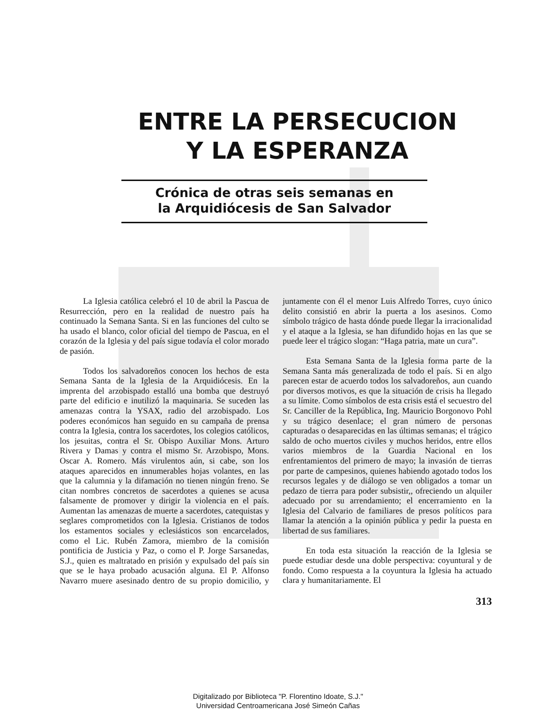ENTRE LA PERSECUCION
Y LA ESPERANZA
Crónica de otras seis semanas en
la Arquidiócesis de San Salvador
La Iglesia católica celebró el 10 de abril la Pascua de Resurrección, pero en la realidad de nuestro país ha continuado la Semana Santa. Si en las funciones del culto se ha usado el blanco, color oficial del tiempo de Pascua, en el corazón de la Iglesia y del país sigue todavía el color morado de pasión.
Todos los salvadoreños conocen los hechos de esta Semana Santa de la Iglesia de la Arquidiócesis. En la imprenta del arzobispado estalló una bomba que destruyó parte del edificio e inutilizó la maquinaria. Se suceden las amenazas contra la YSAX, radio del arzobispado. Los poderes económicos han seguido en su campaña de prensa contra la Iglesia, contra los sacerdotes, los colegios católicos, los jesuitas, contra el Sr. Obispo Auxiliar Mons. Arturo Rivera y Damas y contra el mismo Sr. Arzobispo, Mons. Oscar A. Romero. Más virulentos aún, si cabe, son los ataques aparecidos en innumerables hojas volantes, en las que la calumnia y la difamación no tienen ningún freno. Se citan nombres concretos de sacerdotes a quienes se acusa falsamente de promover y dirigir la violencia en el país. Aumentan las amenazas de muerte a sacerdotes, catequistas y seglares comprometidos con la Iglesia. Cristianos de todos los estamentos sociales y eclesiásticos son encarcelados, como el Lic. Rubén Zamora, miembro de la comisión pontificia de Justicia y Paz, o como el P. Jorge Sarsanedas, S.J., quien es maltratado en prisión y expulsado del país sin que se le haya probado acusación alguna. El P. Alfonso Navarro muere asesinado dentro de su propio domicilio, y juntamente con él el menor Luis Alfredo Torres, cuyo único delito consistió en abrir la puerta a los asesinos. Como símbolo trágico de hasta dónde puede llegar la irracionalidad y el ataque a la Iglesia, se han difundido hojas en las que se puede leer el trágico slogan: “Haga patria, mate un cura”.
Esta Semana Santa de la Iglesia forma parte de la Semana Santa más generalizada de todo el país. Si en algo parecen estar de acuerdo todos los salvadoreños, aun cuando por diversos motivos, es que la situación de crisis ha llegado a su límite. Como símbolos de esta crisis está el secuestro del Sr. Canciller de la República, Ing. Mauricio Borgonovo Pohl y su trágico desenlace; el gran número de personas capturadas o desaparecidas en las últimas semanas; el trágico saldo de ocho muertos civiles y muchos heridos, entre ellos varios miembros de la Guardia Nacional en los enfrentamientos del primero de mayo; la invasión de tierras por parte de campesinos, quienes habiendo agotado todos los recursos legales y de diálogo se ven obligados a tomar un pedazo de tierra para poder subsistir,, ofreciendo un alquiler adecuado por su arrendamiento; el encerramiento en la Iglesia del Calvario de familiares de presos políticos para llamar la atención a la opinión pública y pedir la puesta en libertad de sus familiares.
En toda esta situación la reacción de la Iglesia se puede estudiar desde una doble perspectiva: coyuntural y de fondo. Como respuesta a la coyuntura la Iglesia ha actuado clara y humanitariamente. El
313
Digitalizado por Biblioteca "P. Florentino Idoate, S.J."
Universidad Centroamericana José Simeón Cañas